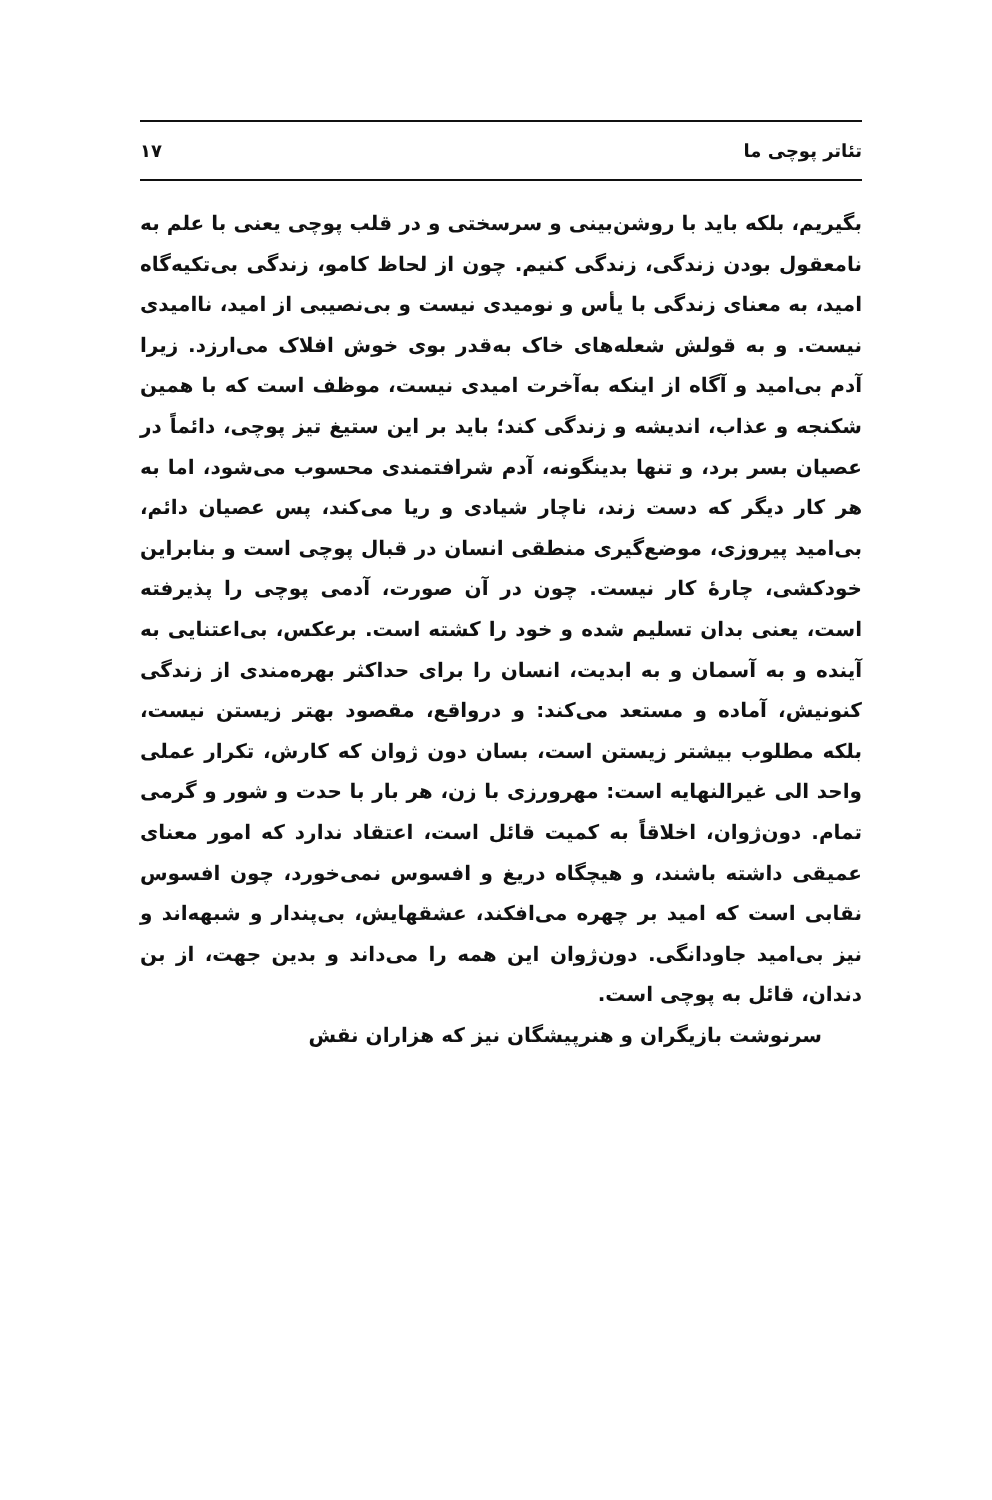تئاتر پوچی ما ۱۷
بگیریم، بلکه باید با روشن‌بینی و سرسختی و در قلب پوچی یعنی با علم به نامعقول بودن زندگی، زندگی کنیم. چون از لحاظ کامو، زندگی بی‌تکیه‌گاه امید، به معنای زندگی با یأس و نومیدی نیست و بی‌نصیبی از امید، ناامیدی نیست. و به قولش شعله‌های خاک به‌قدر بوی خوش افلاک می‌ارزد. زیرا آدم بی‌امید و آگاه از اینکه به‌آخرت امیدی نیست، موظف است که با همین شکنجه و عذاب، اندیشه و زندگی کند؛ باید بر این ستیغ تیز پوچی، دائماً در عصیان بسر برد، و تنها بدینگونه، آدم شرافتمندی محسوب می‌شود، اما به هر کار دیگر که دست زند، ناچار شیادی و ریا می‌کند، پس عصیان دائم، بی‌امید پیروزی، موضع‌گیری منطقی انسان در قبال پوچی است و بنابراین خودکشی، چارهٔ کار نیست. چون در آن صورت، آدمی پوچی را پذیرفته است، یعنی بدان تسلیم شده و خود را کشته است. برعکس، بی‌اعتنایی به آینده و به آسمان و به ابدیت، انسان را برای حداکثر بهره‌مندی از زندگی کنونیش، آماده و مستعد می‌کند: و درواقع، مقصود بهتر زیستن نیست، بلکه مطلوب بیشتر زیستن است، بسان دون ژوان که کارش، تکرار عملی واحد الی غیرالنهایه است: مهرورزی با زن، هر بار با حدت و شور و گرمی تمام. دون‌ژوان، اخلاقاً به کمیت قائل است، اعتقاد ندارد که امور معنای عمیقی داشته باشند، و هیچگاه دریغ و افسوس نمی‌خورد، چون افسوس نقابی است که امید بر چهره می‌افکند، عشقهایش، بی‌پندار و شبهه‌اند و نیز بی‌امید جاودانگی. دون‌ژوان این همه را می‌داند و بدین جهت، از بن دندان، قائل به پوچی است.
سرنوشت بازیگران و هنرپیشگان نیز که هزاران نقش